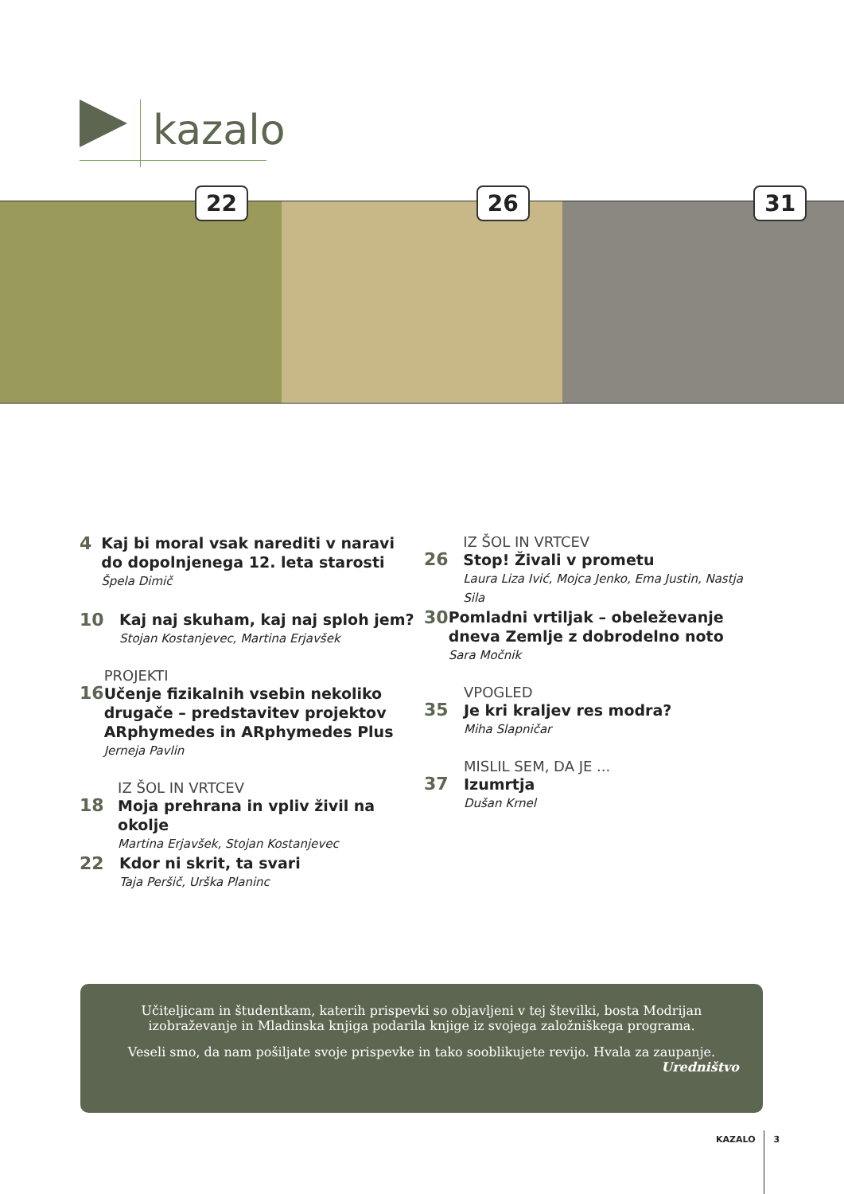kazalo
22
26
31
4
Kaj bi moral vsak narediti v naravi do dopolnjenega 12. leta starosti
Špela Dimič
10
Kaj naj skuham, kaj naj sploh jem?
Stojan Kostanjevec, Martina Erjavšek
16
PROJEKTI
Učenje fizikalnih vsebin nekoliko drugače – predstavitev projektov ARphymedes in ARphymedes Plus
Jerneja Pavlin
18
IZ ŠOL IN VRTCEV
Moja prehrana in vpliv živil na okolje
Martina Erjavšek, Stojan Kostanjevec
22
Kdor ni skrit, ta svari
Taja Peršič, Urška Planinc
26
IZ ŠOL IN VRTCEV
Stop! Živali v prometu
Laura Liza Ivić, Mojca Jenko, Ema Justin, Nastja Sila
30
Pomladni vrtiljak – obeleževanje dneva Zemlje z dobrodelno noto
Sara Močnik
35
VPOGLED
Je kri kraljev res modra?
Miha Slapničar
37
MISLIL SEM, DA JE ...
Izumrtja
Dušan Krnel
Učiteljicam in študentkam, katerih prispevki so objavljeni v tej številki, bosta Modrijan izobraževanje in Mladinska knjiga podarila knjige iz svojega založniškega programa.
Veseli smo, da nam pošiljate svoje prispevke in tako sooblikujete revijo. Hvala za zaupanje.
Uredništvo
KAZALO 3